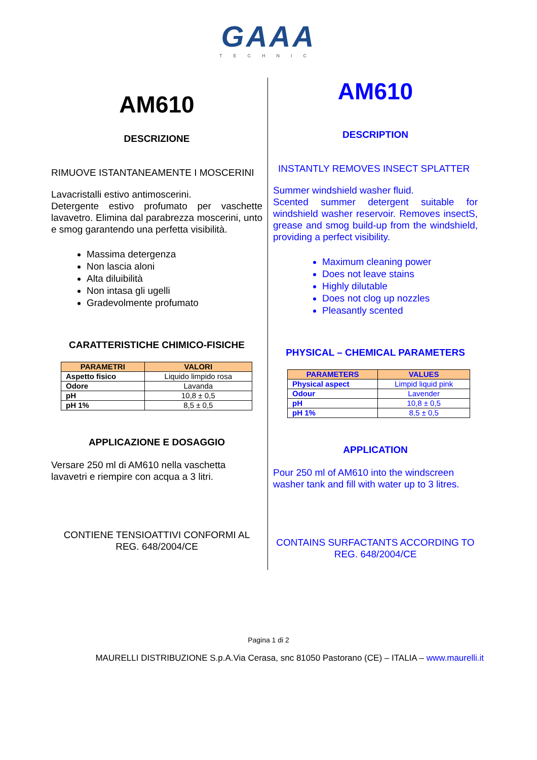GAAA
TECHNIC
AM610
DESCRIZIONE
RIMUOVE ISTANTANEAMENTE I MOSCERINI
Lavacristalli estivo antimoscerini.
Detergente estivo profumato per vaschette lavavetro. Elimina dal parabrezza moscerini, unto e smog garantendo una perfetta visibilità.
Massima detergenza
Non lascia aloni
Alta diluibilità
Non intasa gli ugelli
Gradevolmente profumato
CARATTERISTICHE CHIMICO-FISICHE
| PARAMETRI | VALORI |
| --- | --- |
| Aspetto fisico | Liquido limpido rosa |
| Odore | Lavanda |
| pH | 10,8 ± 0,5 |
| pH 1% | 8,5 ± 0,5 |
APPLICAZIONE E DOSAGGIO
Versare 250 ml di AM610 nella vaschetta lavavetri e riempire con acqua a 3 litri.
CONTIENE TENSIOATTIVI CONFORMI AL REG. 648/2004/CE
AM610
DESCRIPTION
INSTANTLY REMOVES INSECT SPLATTER
Summer windshield washer fluid.
Scented summer detergent suitable for windshield washer reservoir. Removes insectS, grease and smog build-up from the windshield, providing a perfect visibility.
Maximum cleaning power
Does not leave stains
Highly dilutable
Does not clog up nozzles
Pleasantly scented
PHYSICAL – CHEMICAL PARAMETERS
| PARAMETERS | VALUES |
| --- | --- |
| Physical aspect | Limpid liquid pink |
| Odour | Lavender |
| pH | 10,8 ± 0,5 |
| pH 1% | 8,5 ± 0,5 |
APPLICATION
Pour 250 ml of AM610 into the windscreen washer tank and fill with water up to 3 litres.
CONTAINS SURFACTANTS ACCORDING TO REG. 648/2004/CE
Pagina 1 di 2
MAURELLI DISTRIBUZIONE S.p.A.Via Cerasa, snc 81050 Pastorano (CE) – ITALIA – www.maurelli.it